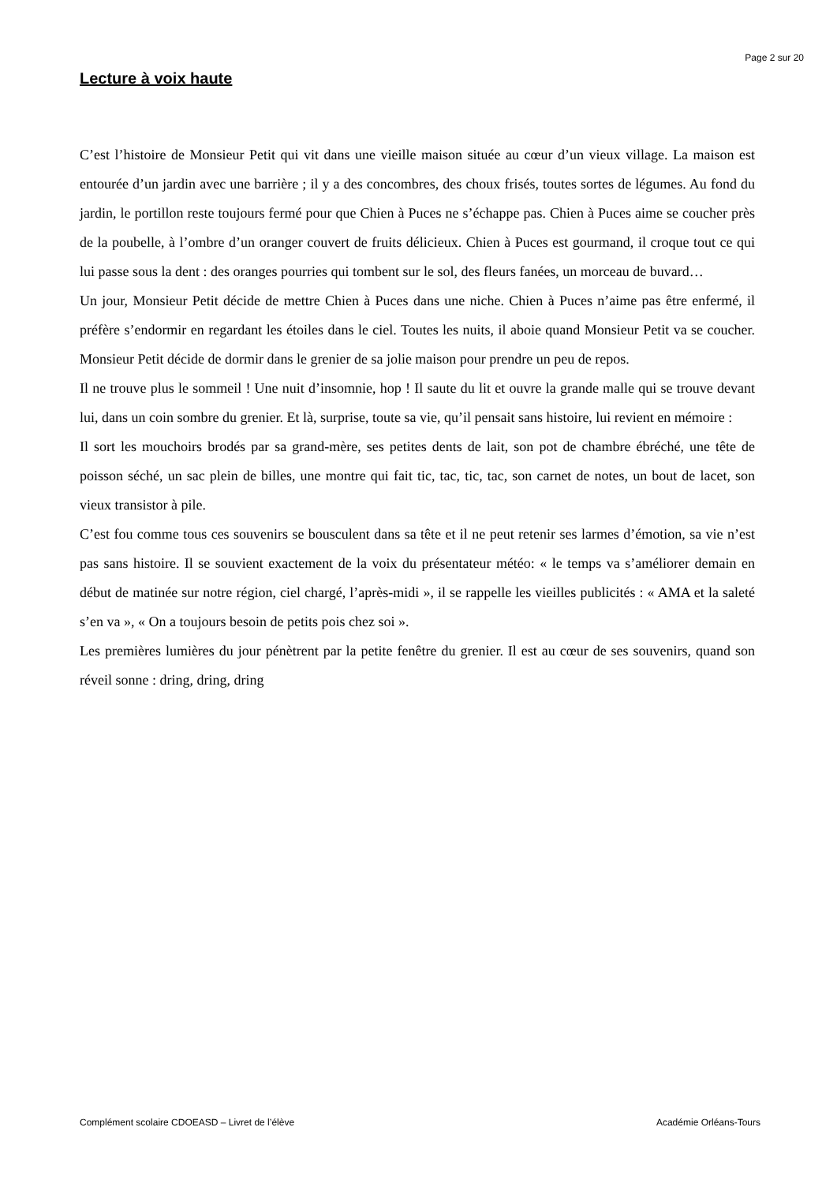Page 2 sur 20
Lecture à voix haute
C’est l’histoire de Monsieur Petit qui vit dans une vieille maison située au cœur d’un vieux village. La maison est entourée d’un jardin avec une barrière ; il y a des concombres, des choux frisés, toutes sortes de légumes. Au fond du jardin, le portillon reste toujours fermé pour que Chien à Puces ne s’échappe pas. Chien à Puces aime se coucher près de la poubelle, à l’ombre d’un oranger couvert de fruits délicieux. Chien à Puces est gourmand, il croque tout ce qui lui passe sous la dent : des oranges pourries qui tombent sur le sol, des fleurs fanées, un morceau de buvard…
Un jour, Monsieur Petit décide de mettre Chien à Puces dans une niche. Chien à Puces n’aime pas être enfermé, il préfère s’endormir en regardant les étoiles dans le ciel. Toutes les nuits, il aboie quand Monsieur Petit va se coucher. Monsieur Petit décide de dormir dans le grenier de sa jolie maison pour prendre un peu de repos.
Il ne trouve plus le sommeil ! Une nuit d’insomnie, hop ! Il saute du lit et ouvre la grande malle qui se trouve devant lui, dans un coin sombre du grenier. Et là, surprise, toute sa vie, qu’il pensait sans histoire, lui revient en mémoire :
Il sort les mouchoirs brodés par sa grand-mère, ses petites dents de lait, son pot de chambre ébréché, une tête de poisson séché, un sac plein de billes, une montre qui fait tic, tac, tic, tac, son carnet de notes, un bout de lacet, son vieux transistor à pile.
C’est fou comme tous ces souvenirs se bousculent dans sa tête et il ne peut retenir ses larmes d’émotion, sa vie n’est pas sans histoire. Il se souvient exactement de la voix du présentateur météo: « le temps va s’améliorer demain en début de matinée sur notre région, ciel chargé, l’après-midi », il se rappelle les vieilles publicités : « AMA et la saleté s’en va », « On a toujours besoin de petits pois chez soi ».
Les premières lumières du jour pénètrent par la petite fenêtre du grenier. Il est au cœur de ses souvenirs, quand son réveil sonne : dring, dring, dring
Complément scolaire CDOEASD – Livret de l’élève Académie Orléans-Tours